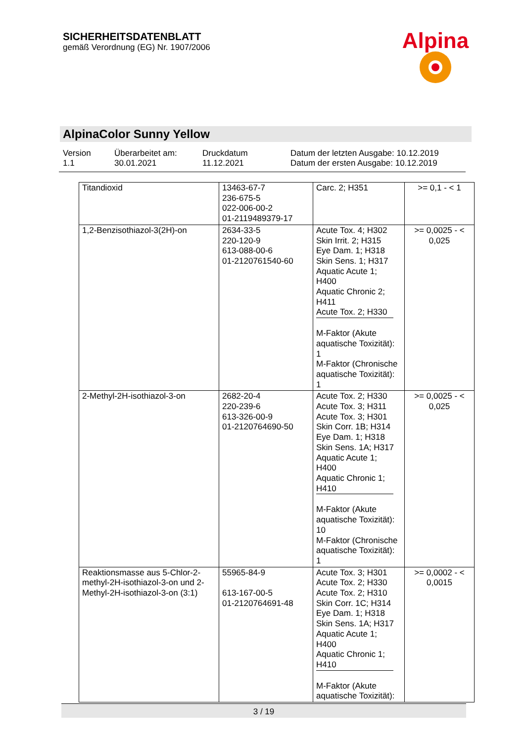SICHERHEITSDATENBLATT
gemäß Verordnung (EG) Nr. 1907/2006
Alpina
AlpinaColor Sunny Yellow
Version
1.1
Überarbeitet am:
30.01.2021
Druckdatum
11.12.2021
Datum der letzten Ausgabe: 10.12.2019
Datum der ersten Ausgabe: 10.12.2019
| Titandioxid | 13463-67-7 236-675-5 022-006-00-2 01-2119489379-17 | Carc. 2; H351 | >= 0,1 - < 1 |
| 1,2-Benzisothiazol-3(2H)-on | 2634-33-5 220-120-9 613-088-00-6 01-2120761540-60 | Acute Tox. 4; H302 Skin Irrit. 2; H315 Eye Dam. 1; H318 Skin Sens. 1; H317 Aquatic Acute 1; H400 Aquatic Chronic 2; H411 Acute Tox. 2; H330 M-Faktor (Akute aquatische Toxizität): 1 M-Faktor (Chronische aquatische Toxizität): 1 | >= 0,0025 - < 0,025 |
| 2-Methyl-2H-isothiazol-3-on | 2682-20-4 220-239-6 613-326-00-9 01-2120764690-50 | Acute Tox. 2; H330 Acute Tox. 3; H311 Acute Tox. 3; H301 Skin Corr. 1B; H314 Eye Dam. 1; H318 Skin Sens. 1A; H317 Aquatic Acute 1; H400 Aquatic Chronic 1; H410 M-Faktor (Akute aquatische Toxizität): 10 M-Faktor (Chronische aquatische Toxizität): 1 | >= 0,0025 - < 0,025 |
| Reaktionsmasse aus 5-Chlor-2-methyl-2H-isothiazol-3-on und 2-Methyl-2H-isothiazol-3-on (3:1) | 55965-84-9 613-167-00-5 01-2120764691-48 | Acute Tox. 3; H301 Acute Tox. 2; H330 Acute Tox. 2; H310 Skin Corr. 1C; H314 Eye Dam. 1; H318 Skin Sens. 1A; H317 Aquatic Acute 1; H400 Aquatic Chronic 1; H410 M-Faktor (Akute aquatische Toxizität): | >= 0,0002 - < 0,0015 |
3 / 19